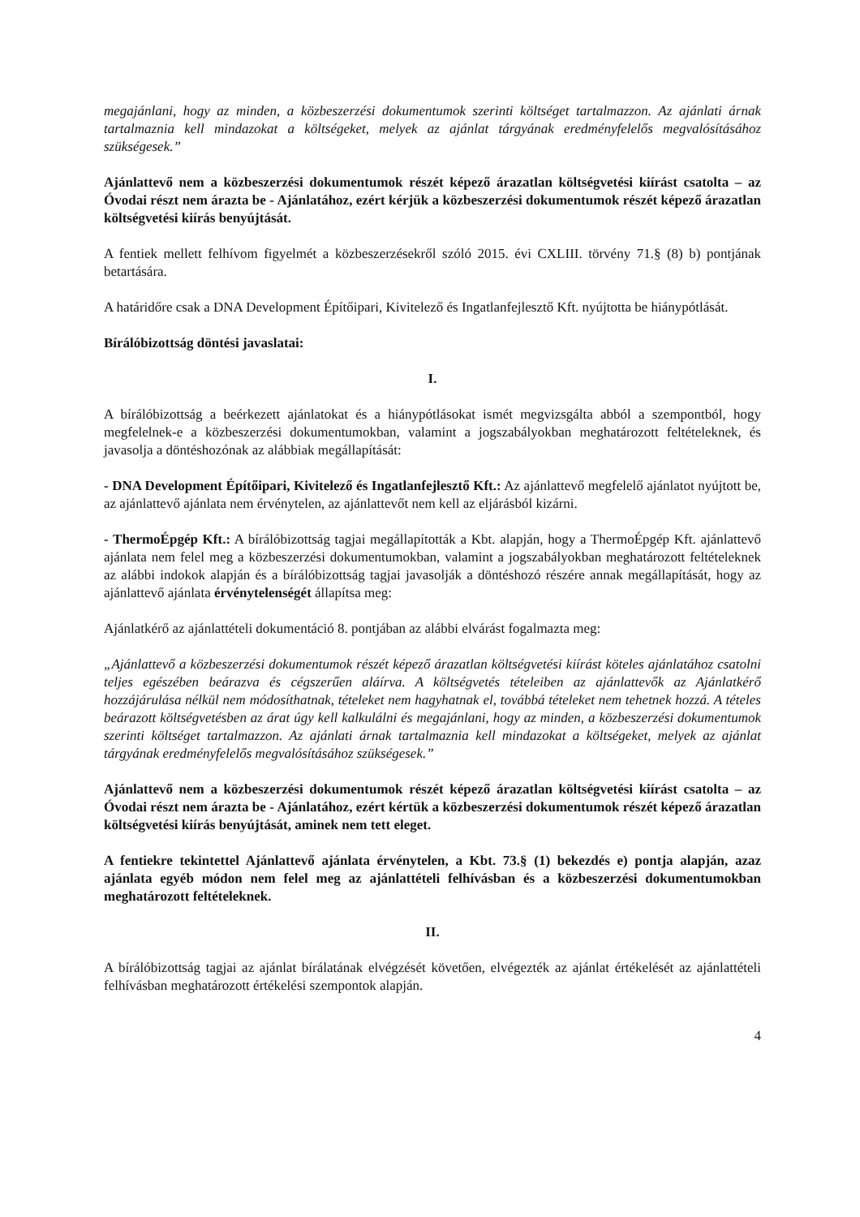megajánlani, hogy az minden, a közbeszerzési dokumentumok szerinti költséget tartalmazzon. Az ajánlati árnak tartalmaznia kell mindazokat a költségeket, melyek az ajánlat tárgyának eredményfelelős megvalósításához szükségesek.”
Ajánlattevő nem a közbeszerzési dokumentumok részét képező árazatlan költségvetési kiírást csatolta – az Óvodai részt nem árazta be - Ajánlatához, ezért kérjük a közbeszerzési dokumentumok részét képező árazatlan költségvetési kiírás benyújtását.
A fentiek mellett felhívom figyelmét a közbeszerzésekről szóló 2015. évi CXLIII. törvény 71.§ (8) b) pontjának betartására.
A határidőre csak a DNA Development Építőipari, Kivitelező és Ingatlanfejlesztő Kft. nyújtotta be hiánypótlását.
Bírálóbizottság döntési javaslatai:
I.
A bírálóbizottság a beérkezett ajánlatokat és a hiánypótlásokat ismét megvizsgálta abból a szempontból, hogy megfelelnek-e a közbeszerzési dokumentumokban, valamint a jogszabályokban meghatározott feltételeknek, és javasolja a döntéshozónak az alábbiak megállapítását:
- DNA Development Építőipari, Kivitelező és Ingatlanfejlesztő Kft.: Az ajánlattevő megfelelő ajánlatot nyújtott be, az ajánlattevő ajánlata nem érvénytelen, az ajánlattevőt nem kell az eljárásból kizárni.
- ThermoÉpgép Kft.: A bírálóbizottság tagjai megállapították a Kbt. alapján, hogy a ThermoÉpgép Kft. ajánlattevő ajánlata nem felel meg a közbeszerzési dokumentumokban, valamint a jogszabályokban meghatározott feltételeknek az alábbi indokok alapján és a bírálóbizottság tagjai javasolják a döntéshozó részére annak megállapítását, hogy az ajánlattevő ajánlata érvénytelenségét állapítsa meg:
Ajánlatkérő az ajánlattételi dokumentáció 8. pontjában az alábbi elvárást fogalmazta meg:
„Ajánlattevő a közbeszerzési dokumentumok részét képező árazatlan költségvetési kiírást köteles ajánlatához csatolni teljes egészében beárazva és cégszerűen aláírva. A költségvetés tételeiben az ajánlattevők az Ajánlatkérő hozzájárulása nélkül nem módosíthatnak, tételeket nem hagyhatnak el, továbbá tételeket nem tehetnek hozzá. A tételes beárazott költségvetésben az árat úgy kell kalkulálni és megajánlani, hogy az minden, a közbeszerzési dokumentumok szerinti költséget tartalmazzon. Az ajánlati árnak tartalmaznia kell mindazokat a költségeket, melyek az ajánlat tárgyának eredményfelelős megvalósításához szükségesek.”
Ajánlattevő nem a közbeszerzési dokumentumok részét képező árazatlan költségvetési kiírást csatolta – az Óvodai részt nem árazta be - Ajánlatához, ezért kértük a közbeszerzési dokumentumok részét képező árazatlan költségvetési kiírás benyújtását, aminek nem tett eleget.
A fentiekre tekintettel Ajánlattevő ajánlata érvénytelen, a Kbt. 73.§ (1) bekezdés e) pontja alapján, azaz ajánlata egyéb módon nem felel meg az ajánlattételi felhívásban és a közbeszerzési dokumentumokban meghatározott feltételeknek.
II.
A bírálóbizottság tagjai az ajánlat bírálatának elvégzését követően, elvégezték az ajánlat értékelését az ajánlattételi felhívásban meghatározott értékelési szempontok alapján.
4